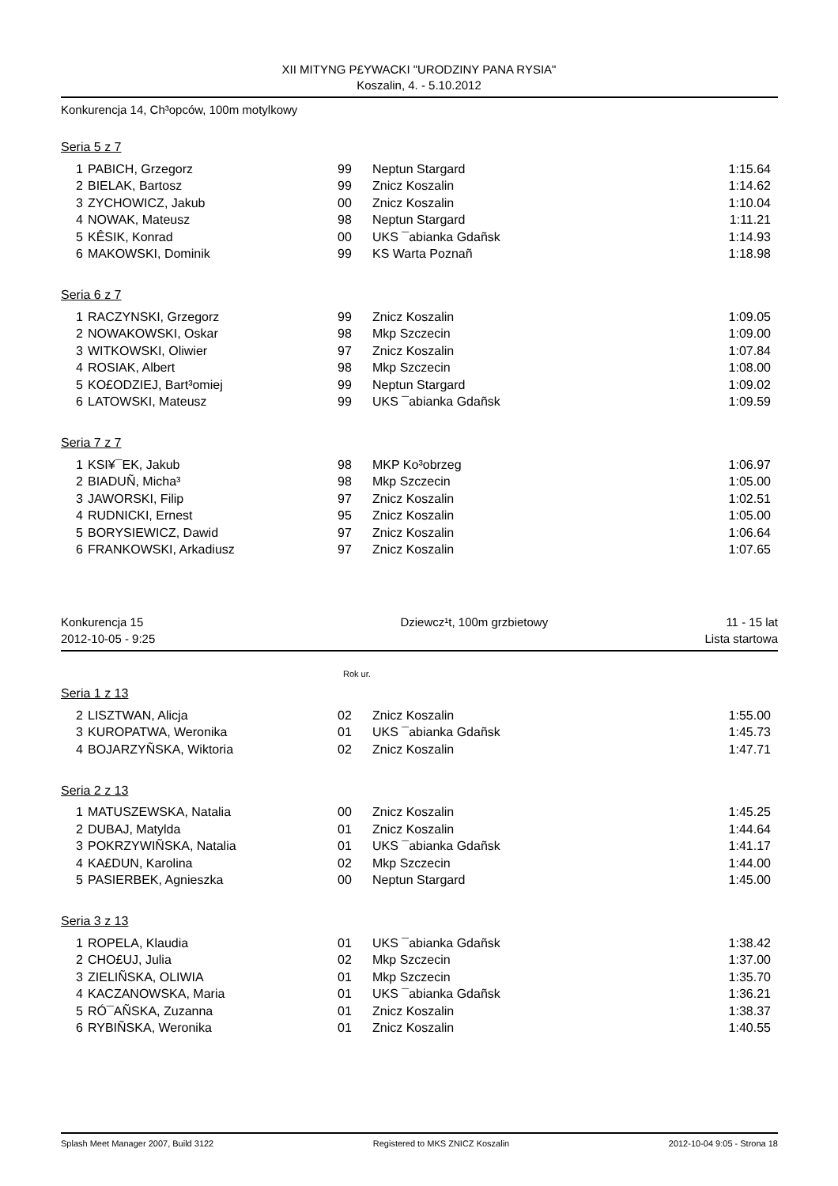XII MITYNG P£YWACKI "URODZINY PANA RYSIA"
Koszalin, 4. - 5.10.2012
Konkurencja 14, Ch³opców, 100m motylkowy
Seria 5 z 7
| 1 | PABICH, Grzegorz | 99 | Neptun Stargard | 1:15.64 |
| 2 | BIELAK, Bartosz | 99 | Znicz Koszalin | 1:14.62 |
| 3 | ZYCHOWICZ, Jakub | 00 | Znicz Koszalin | 1:10.04 |
| 4 | NOWAK, Mateusz | 98 | Neptun Stargard | 1:11.21 |
| 5 | KÊSIK, Konrad | 00 | UKS ¯abianka Gdañsk | 1:14.93 |
| 6 | MAKOWSKI, Dominik | 99 | KS Warta Poznañ | 1:18.98 |
Seria 6 z 7
| 1 | RACZYNSKI, Grzegorz | 99 | Znicz Koszalin | 1:09.05 |
| 2 | NOWAKOWSKI, Oskar | 98 | Mkp Szczecin | 1:09.00 |
| 3 | WITKOWSKI, Oliwier | 97 | Znicz Koszalin | 1:07.84 |
| 4 | ROSIAK, Albert | 98 | Mkp Szczecin | 1:08.00 |
| 5 | KO£ODZIEJ, Bart³omiej | 99 | Neptun Stargard | 1:09.02 |
| 6 | LATOWSKI, Mateusz | 99 | UKS ¯abianka Gdañsk | 1:09.59 |
Seria 7 z 7
| 1 | KSI¥¯EK, Jakub | 98 | MKP Ko³obrzeg | 1:06.97 |
| 2 | BIADUÑ, Micha³ | 98 | Mkp Szczecin | 1:05.00 |
| 3 | JAWORSKI, Filip | 97 | Znicz Koszalin | 1:02.51 |
| 4 | RUDNICKI, Ernest | 95 | Znicz Koszalin | 1:05.00 |
| 5 | BORYSIEWICZ, Dawid | 97 | Znicz Koszalin | 1:06.64 |
| 6 | FRANKOWSKI, Arkadiusz | 97 | Znicz Koszalin | 1:07.65 |
Konkurencja 15 Dziewcz¹t, 100m grzbietowy 11 - 15 lat
2012-10-05 - 9:25 Lista startowa
Rok ur.
Seria 1 z 13
| 2 | LISZTWAN, Alicja | 02 | Znicz Koszalin | 1:55.00 |
| 3 | KUROPATWA, Weronika | 01 | UKS ¯abianka Gdañsk | 1:45.73 |
| 4 | BOJARZYÑSKA, Wiktoria | 02 | Znicz Koszalin | 1:47.71 |
Seria 2 z 13
| 1 | MATUSZEWSKA, Natalia | 00 | Znicz Koszalin | 1:45.25 |
| 2 | DUBAJ, Matylda | 01 | Znicz Koszalin | 1:44.64 |
| 3 | POKRZYWIÑSKA, Natalia | 01 | UKS ¯abianka Gdañsk | 1:41.17 |
| 4 | KA£DUN, Karolina | 02 | Mkp Szczecin | 1:44.00 |
| 5 | PASIERBEK, Agnieszka | 00 | Neptun Stargard | 1:45.00 |
Seria 3 z 13
| 1 | ROPELA, Klaudia | 01 | UKS ¯abianka Gdañsk | 1:38.42 |
| 2 | CHO£UJ, Julia | 02 | Mkp Szczecin | 1:37.00 |
| 3 | ZIELIÑSKA, OLIWIA | 01 | Mkp Szczecin | 1:35.70 |
| 4 | KACZANOWSKA, Maria | 01 | UKS ¯abianka Gdañsk | 1:36.21 |
| 5 | RÓ¯AÑSKA, Zuzanna | 01 | Znicz Koszalin | 1:38.37 |
| 6 | RYBIÑSKA, Weronika | 01 | Znicz Koszalin | 1:40.55 |
Splash Meet Manager 2007, Build 3122 Registered to MKS ZNICZ Koszalin 2012-10-04 9:05 - Strona 18